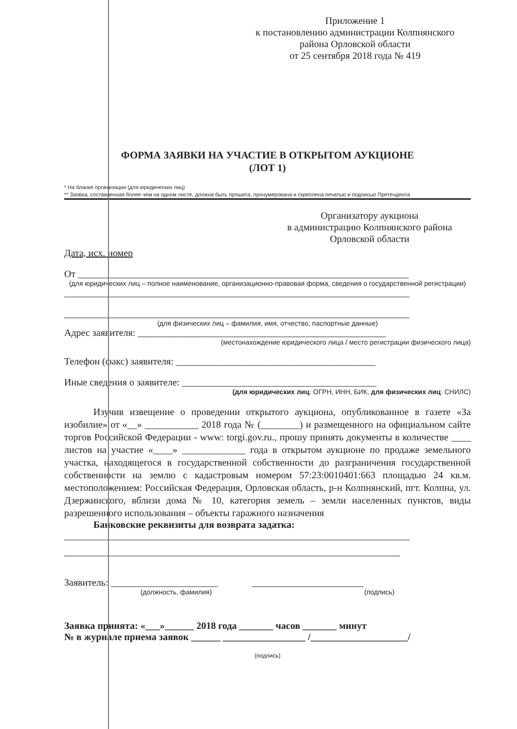Приложение 1
к постановлению администрации Колпнянского
района Орловской области
от 25 сентября 2018 года № 419
ФОРМА ЗАЯВКИ НА УЧАСТИЕ В ОТКРЫТОМ АУКЦИОНЕ
(ЛОТ 1)
* На бланке организации (для юридических лиц)
** Заявка, составленная более чем на одном листе, должна быть прошита, пронумерована и скреплена печатью и подписью Претендента
Организатору аукциона
в администрацию Колпнянского района
Орловской области
Дата, исх. номер
От ____________________________________________________________________
(для юридических лиц – полное наименование, организационно-правовая форма, сведения о государственной регистрации)
_______________________________________________________________________
_______________________________________________________________________
(для физических лиц – фамилия, имя, отчество, паспортные данные)
Адрес заявителя: ___________________________________________________
(местонахождение юридического лица / место регистрации физического лица)
Телефон (факс) заявителя: _________________________________________
Иные сведения о заявителе: ________________________________________
(для юридических лиц: ОГРН, ИНН, БИК, для физических лиц: СНИЛС)
Изучив извещение о проведении открытого аукциона, опубликованное в газете «За изобилие» от «__» ___________ 2018 года № (________) и размещенного на официальном сайте торгов Российской Федерации - www: torgi.gov.ru., прошу принять документы в количестве ____ листов на участие «____» _____________ года в открытом аукционе по продаже земельного участка, находящегося в государственной собственности до разграничения государственной собственности на землю с кадастровым номером 57:23:0010401:663 площадью 24 кв.м. местоположением: Российская Федерация, Орловская область, р-н Колпнянский, пгт. Колпна, ул. Дзержинского, вблизи дома № 10, категория земель – земли населенных пунктов, виды разрешенного использования – объекты гаражного назначения
Банковские реквизиты для возврата задатка:
_______________________________________________________________________
_____________________________________________________________________
Заявитель: ______________________ _______________________
(должность, фамилия) (подпись)
Заявка принята: «___»______ 2018 года _______ часов _______ минут
№ в журнале приема заявок ______ _________________ /____________________/
(подпись)